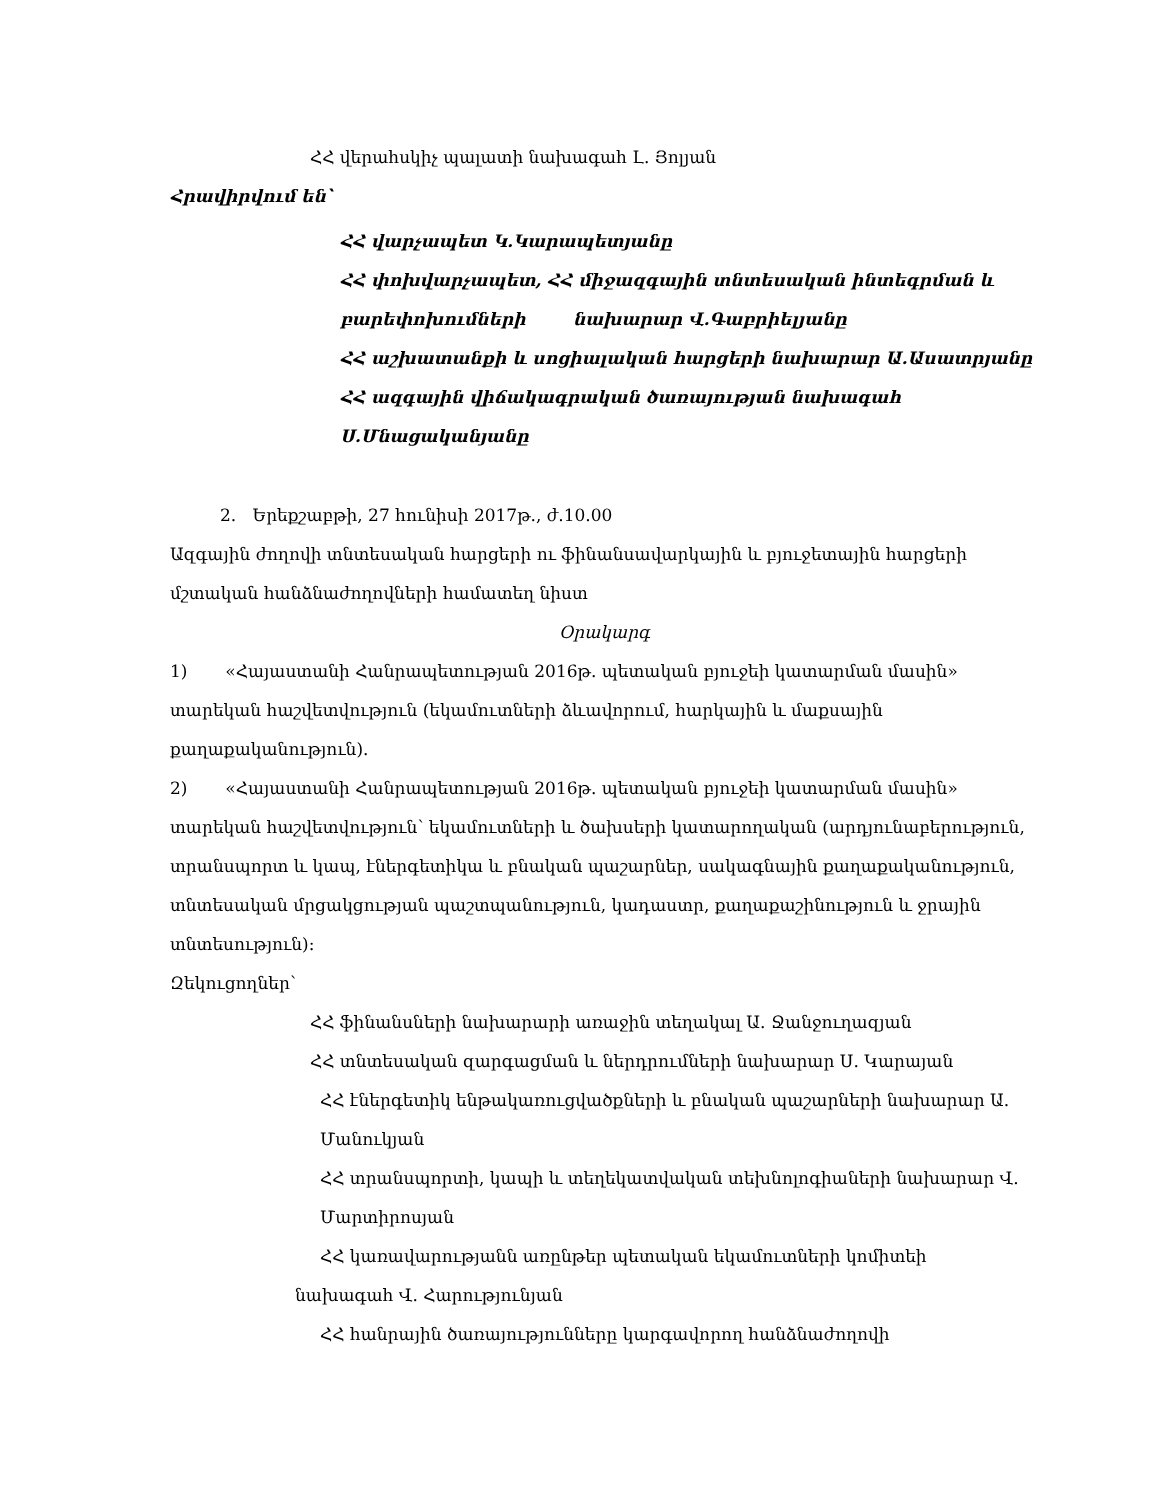ՀՀ վերահսկիչ պալատի նախագահ Լ. Յոլյան
Հրավիրվում են՝
ՀՀ վարչապետ Կ.Կարապետյանը
ՀՀ փոխվարչապետ, ՀՀ միջազգային տնտեսական ինտեգրման և բարեփոխումների նախարար Վ.Գաբրիելյանը
ՀՀ աշխատանքի և սոցիալական հարցերի նախարար Ա.Ասատրյանը
ՀՀ ազգային վիճակագրական ծառայության նախագահ Ս.Մնացականյանը
2. Երեքշաբթի, 27 հունիսի 2017թ., ժ.10.00
Ազգային ժողովի տնտեսական հարցերի ու ֆինանսավարկային և բյուջետային հարցերի մշտական հանձնաժողովների համատեղ նիստ
Օրակարգ
1) «Հայաստանի Հանրապետության 2016թ. պետական բյուջեի կատարման մասին» տարեկան հաշվետվություն (եկամուտների ձևավորում, հարկային և մաքսային քաղաքականություն).
2) «Հայաստանի Հանրապետության 2016թ. պետական բյուջեի կատարման մասին» տարեկան հաշվետվություն՝ եկամուտների և ծախսերի կատարողական (արդյունաբերություն, տրանսպորտ և կապ, էներգետիկա և բնական պաշարներ, սակագնային քաղաքականություն, տնտեսական մրցակցության պաշտպանություն, կադաստր, քաղաքաշինություն և ջրային տնտեսություն):
Զեկուցողներ՝
ՀՀ ֆինանսների նախարարի առաջին տեղակալ Ա. Ջանջուղազյան
ՀՀ տնտեսական զարգացման և ներդրումների նախարար Ս. Կարայան
ՀՀ էներգետիկ ենթակառուցվածքների և բնական պաշարների նախարար Ա. Մանուկյան
ՀՀ տրանսպորտի, կապի և տեղեկատվական տեխնոլոգիաների նախարար Վ. Մարտիրոսյան
ՀՀ կառավարությանն առընթեր պետական եկամուտների կոմիտեի
նախագահ Վ. Հարությունյան
ՀՀ հանրային ծառայությունները կարգավորող հանձնաժողովի